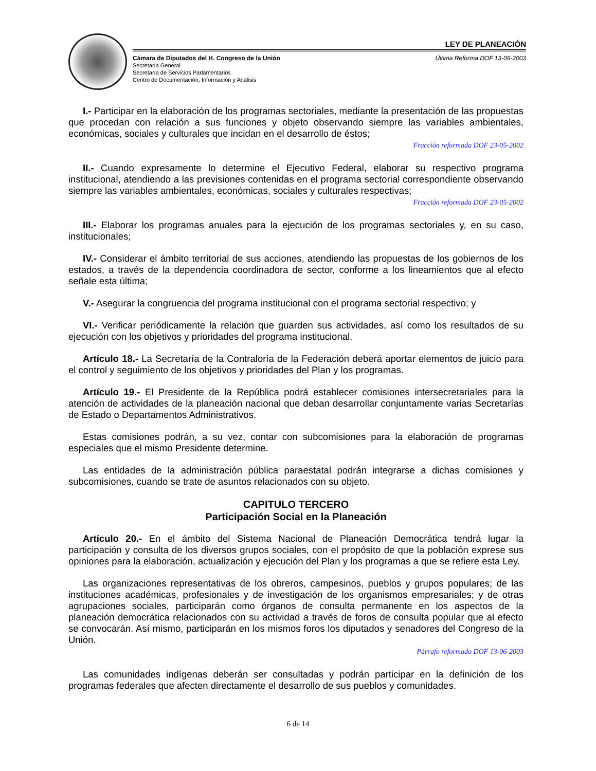LEY DE PLANEACIÓN
Cámara de Diputados del H. Congreso de la Unión
Secretaría General
Secretaría de Servicios Parlamentarios
Centro de Documentación, Información y Análisis
Última Reforma DOF 13-06-2003
I.- Participar en la elaboración de los programas sectoriales, mediante la presentación de las propuestas que procedan con relación a sus funciones y objeto observando siempre las variables ambientales, económicas, sociales y culturales que incidan en el desarrollo de éstos;
Fracción reformada DOF 23-05-2002
II.- Cuando expresamente lo determine el Ejecutivo Federal, elaborar su respectivo programa institucional, atendiendo a las previsiones contenidas en el programa sectorial correspondiente observando siempre las variables ambientales, económicas, sociales y culturales respectivas;
Fracción reformada DOF 23-05-2002
III.- Elaborar los programas anuales para la ejecución de los programas sectoriales y, en su caso, institucionales;
IV.- Considerar el ámbito territorial de sus acciones, atendiendo las propuestas de los gobiernos de los estados, a través de la dependencia coordinadora de sector, conforme a los lineamientos que al efecto señale esta última;
V.- Asegurar la congruencia del programa institucional con el programa sectorial respectivo; y
VI.- Verificar periódicamente la relación que guarden sus actividades, así como los resultados de su ejecución con los objetivos y prioridades del programa institucional.
Artículo 18.- La Secretaría de la Contraloría de la Federación deberá aportar elementos de juicio para el control y seguimiento de los objetivos y prioridades del Plan y los programas.
Artículo 19.- El Presidente de la República podrá establecer comisiones intersecretariales para la atención de actividades de la planeación nacional que deban desarrollar conjuntamente varias Secretarías de Estado o Departamentos Administrativos.
Estas comisiones podrán, a su vez, contar con subcomisiones para la elaboración de programas especiales que el mismo Presidente determine.
Las entidades de la administración pública paraestatal podrán integrarse a dichas comisiones y subcomisiones, cuando se trate de asuntos relacionados con su objeto.
CAPITULO TERCERO
Participación Social en la Planeación
Artículo 20.- En el ámbito del Sistema Nacional de Planeación Democrática tendrá lugar la participación y consulta de los diversos grupos sociales, con el propósito de que la población exprese sus opiniones para la elaboración, actualización y ejecución del Plan y los programas a que se refiere esta Ley.
Las organizaciones representativas de los obreros, campesinos, pueblos y grupos populares; de las instituciones académicas, profesionales y de investigación de los organismos empresariales; y de otras agrupaciones sociales, participarán como órganos de consulta permanente en los aspectos de la planeación democrática relacionados con su actividad a través de foros de consulta popular que al efecto se convocarán. Así mismo, participarán en los mismos foros los diputados y senadores del Congreso de la Unión.
Párrafo reformado DOF 13-06-2003
Las comunidades indígenas deberán ser consultadas y podrán participar en la definición de los programas federales que afecten directamente el desarrollo de sus pueblos y comunidades.
6 de 14